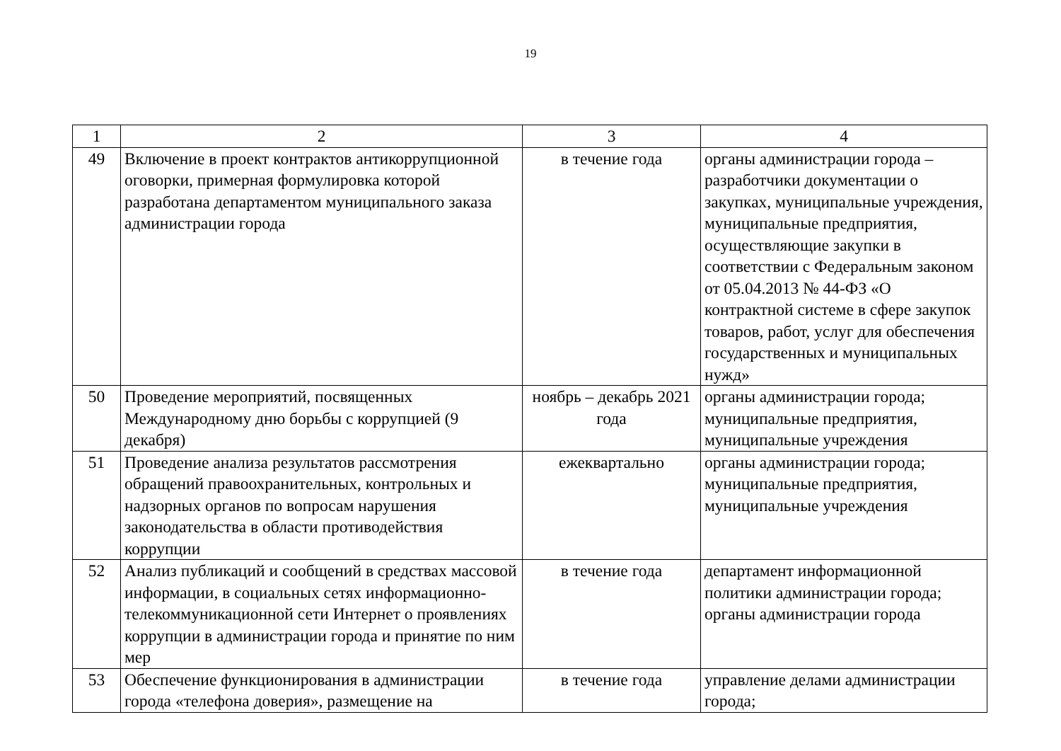19
| 1 | 2 | 3 | 4 |
| 49 | Включение в проект контрактов антикоррупци­онной оговорки, примерная формулировка кото­рой разработана департаментом муниципаль­ного заказа администрации города | в течение года | органы администрации города – разработчики документации о закупках, муниципальные учре­ждения, муниципальные предпри­ятия, осуществляющие закупки в соответствии с Федеральным законом от 05.04.2013 № 44-ФЗ «О контрактной системе в сфере закупок товаров, работ, услуг для обеспечения государственных и муниципальных нужд» |
| 50 | Проведение мероприятий, посвященных Международному дню борьбы с коррупцией (9 декабря) | ноябрь – декабрь 2021 года | органы администрации города; муниципальные предприятия, муниципальные учреждения |
| 51 | Проведение анализа результатов рассмотрения обращений правоохранительных, контрольных и надзорных органов по вопросам нарушения законодательства в области противодействия коррупции | ежеквартально | органы администрации города; муниципальные предприятия, муниципальные учреждения |
| 52 | Анализ публикаций и сообщений в средствах массовой информации, в социальных сетях информационно-телекоммуникационной сети Интернет о проявлениях коррупции в адми­нистрации города и принятие по ним мер | в течение года | департамент информационной политики администрации города; органы администрации города |
| 53 | Обеспечение функционирования в администра­ции города «телефона доверия», размещение на | в течение года | управление делами администра­ции города; |